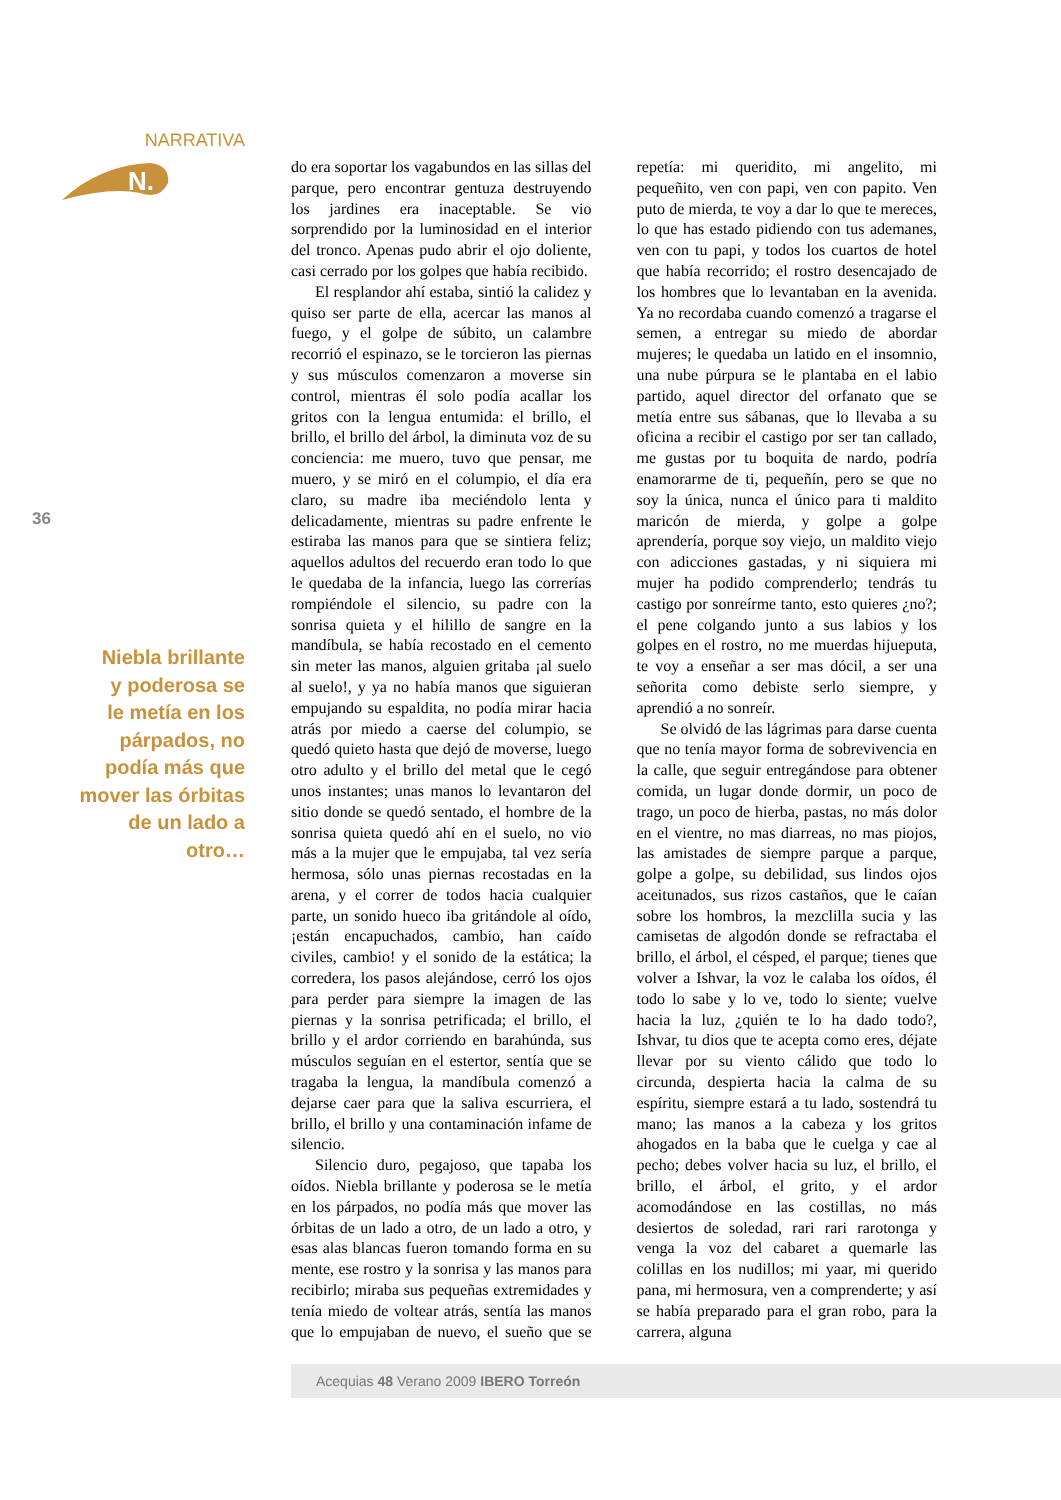NARRATIVA
N.
36
Niebla brillante
y poderosa se
le metía en los
párpados, no
podía más que
mover las órbitas
de un lado a
otro…
do era soportar los vagabundos en las sillas del parque, pero encontrar gentuza destruyendo los jardines era inaceptable. Se vio sorprendido por la luminosidad en el interior del tronco. Apenas pudo abrir el ojo doliente, casi cerrado por los golpes que había recibido.
El resplandor ahí estaba, sintió la calidez y quiso ser parte de ella, acercar las manos al fuego, y el golpe de súbito, un calambre recorrió el espinazo, se le torcieron las piernas y sus músculos comenzaron a moverse sin control, mientras él solo podía acallar los gritos con la lengua entumida: el brillo, el brillo, el brillo del árbol, la diminuta voz de su conciencia: me muero, tuvo que pensar, me muero, y se miró en el columpio, el día era claro, su madre iba meciéndolo lenta y delicadamente, mientras su padre enfrente le estiraba las manos para que se sintiera feliz; aquellos adultos del recuerdo eran todo lo que le quedaba de la infancia, luego las correrías rompiéndole el silencio, su padre con la sonrisa quieta y el hilillo de sangre en la mandíbula, se había recostado en el cemento sin meter las manos, alguien gritaba ¡al suelo al suelo!, y ya no había manos que siguieran empujando su espaldita, no podía mirar hacia atrás por miedo a caerse del columpio, se quedó quieto hasta que dejó de moverse, luego otro adulto y el brillo del metal que le cegó unos instantes; unas manos lo levantaron del sitio donde se quedó sentado, el hombre de la sonrisa quieta quedó ahí en el suelo, no vio más a la mujer que le empujaba, tal vez sería hermosa, sólo unas piernas recostadas en la arena, y el correr de todos hacia cualquier parte, un sonido hueco iba gritándole al oído, ¡están encapuchados, cambio, han caído civiles, cambio! y el sonido de la estática; la corredera, los pasos alejándose, cerró los ojos para perder para siempre la imagen de las piernas y la sonrisa petrificada; el brillo, el brillo y el ardor corriendo en barahúnda, sus músculos seguían en el estertor, sentía que se tragaba la lengua, la mandíbula comenzó a dejarse caer para que la saliva escurriera, el brillo, el brillo y una contaminación infame de silencio.
Silencio duro, pegajoso, que tapaba los oídos. Niebla brillante y poderosa se le metía en los párpados, no podía más que mover las órbitas de un lado a otro, de un lado a otro, y esas alas blancas fueron tomando forma en su mente, ese rostro y la sonrisa y las manos para recibirlo; miraba sus pequeñas extremidades y tenía miedo de voltear atrás, sentía las manos que lo empujaban de nuevo, el sueño que se repetía: mi queridito, mi angelito, mi pequeñito, ven con papi, ven con papito. Ven puto de mierda, te voy a dar lo que te mereces, lo que has estado pidiendo con tus ademanes, ven con tu papi, y todos los cuartos de hotel que había recorrido; el rostro desencajado de los hombres que lo levantaban en la avenida. Ya no recordaba cuando comenzó a tragarse el semen, a entregar su miedo de abordar mujeres; le quedaba un latido en el insomnio, una nube púrpura se le plantaba en el labio partido, aquel director del orfanato que se metía entre sus sábanas, que lo llevaba a su oficina a recibir el castigo por ser tan callado, me gustas por tu boquita de nardo, podría enamorarme de ti, pequeñín, pero se que no soy la única, nunca el único para ti maldito maricón de mierda, y golpe a golpe aprendería, porque soy viejo, un maldito viejo con adicciones gastadas, y ni siquiera mi mujer ha podido comprenderlo; tendrás tu castigo por sonreírme tanto, esto quieres ¿no?; el pene colgando junto a sus labios y los golpes en el rostro, no me muerdas hijueputa, te voy a enseñar a ser mas dócil, a ser una señorita como debiste serlo siempre, y aprendió a no sonreír.
Se olvidó de las lágrimas para darse cuenta que no tenía mayor forma de sobrevivencia en la calle, que seguir entregándose para obtener comida, un lugar donde dormir, un poco de trago, un poco de hierba, pastas, no más dolor en el vientre, no mas diarreas, no mas piojos, las amistades de siempre parque a parque, golpe a golpe, su debilidad, sus lindos ojos aceitunados, sus rizos castaños, que le caían sobre los hombros, la mezclilla sucia y las camisetas de algodón donde se refractaba el brillo, el árbol, el césped, el parque; tienes que volver a Ishvar, la voz le calaba los oídos, él todo lo sabe y lo ve, todo lo siente; vuelve hacia la luz, ¿quién te lo ha dado todo?, Ishvar, tu dios que te acepta como eres, déjate llevar por su viento cálido que todo lo circunda, despierta hacia la calma de su espíritu, siempre estará a tu lado, sostendrá tu mano; las manos a la cabeza y los gritos ahogados en la baba que le cuelga y cae al pecho; debes volver hacia su luz, el brillo, el brillo, el árbol, el grito, y el ardor acomodándose en las costillas, no más desiertos de soledad, rari rari rarotonga y venga la voz del cabaret a quemarle las colillas en los nudillos; mi yaar, mi querido pana, mi hermosura, ven a comprenderte; y así se había preparado para el gran robo, para la carrera, alguna
Acequias 48 Verano 2009 IBERO Torreón